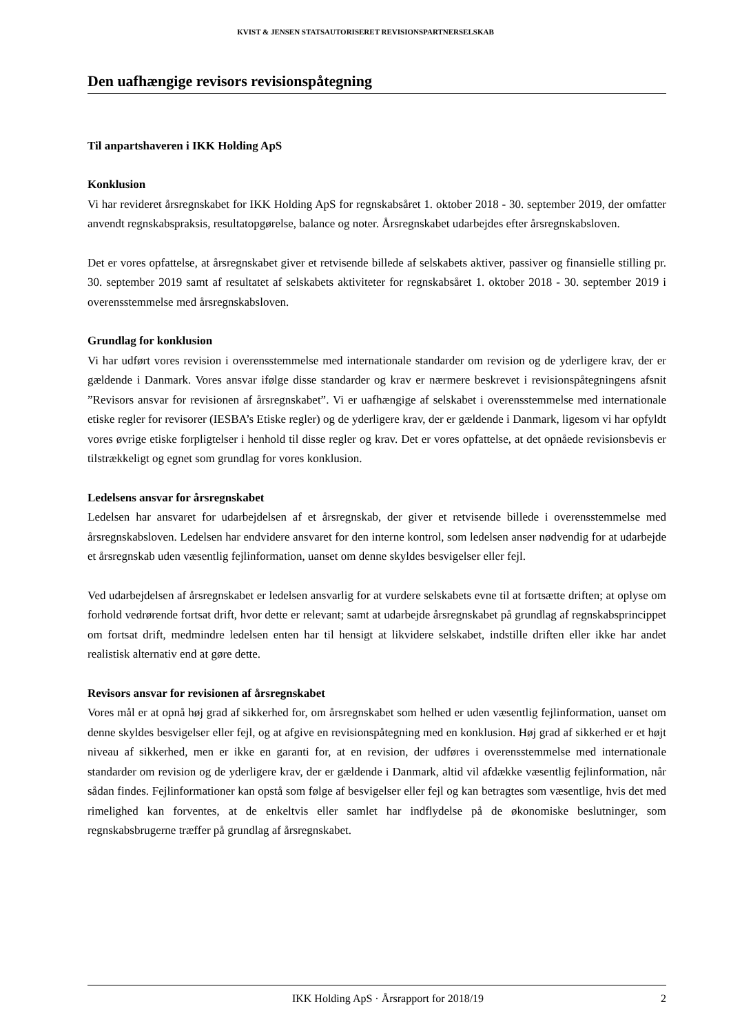KVIST & JENSEN STATSAUTORISERET REVISIONSPARTNERSELSKAB
Den uafhængige revisors revisionspåtegning
Til anpartshaveren i IKK Holding ApS
Konklusion
Vi har revideret årsregnskabet for IKK Holding ApS for regnskabsåret 1. oktober 2018 - 30. september 2019, der omfatter anvendt regnskabspraksis, resultatopgørelse, balance og noter. Årsregnskabet udarbejdes efter årsregnskabsloven.
Det er vores opfattelse, at årsregnskabet giver et retvisende billede af selskabets aktiver, passiver og finansielle stilling pr. 30. september 2019 samt af resultatet af selskabets aktiviteter for regnskabsåret 1. oktober 2018 - 30. september 2019 i overensstemmelse med årsregnskabsloven.
Grundlag for konklusion
Vi har udført vores revision i overensstemmelse med internationale standarder om revision og de yderligere krav, der er gældende i Danmark. Vores ansvar ifølge disse standarder og krav er nærmere beskrevet i revisionspåtegningens afsnit ”Revisors ansvar for revisionen af årsregnskabet”. Vi er uafhængige af selskabet i overensstemmelse med internationale etiske regler for revisorer (IESBA’s Etiske regler) og de yderligere krav, der er gældende i Danmark, ligesom vi har opfyldt vores øvrige etiske forpligtelser i henhold til disse regler og krav. Det er vores opfattelse, at det opnåede revisionsbevis er tilstrækkeligt og egnet som grundlag for vores konklusion.
Ledelsens ansvar for årsregnskabet
Ledelsen har ansvaret for udarbejdelsen af et årsregnskab, der giver et retvisende billede i overensstemmelse med årsregnskabsloven. Ledelsen har endvidere ansvaret for den interne kontrol, som ledelsen anser nødvendig for at udarbejde et årsregnskab uden væsentlig fejlinformation, uanset om denne skyldes besvigelser eller fejl.
Ved udarbejdelsen af årsregnskabet er ledelsen ansvarlig for at vurdere selskabets evne til at fortsætte driften; at oplyse om forhold vedrørende fortsat drift, hvor dette er relevant; samt at udarbejde årsregnskabet på grundlag af regnskabsprincippet om fortsat drift, medmindre ledelsen enten har til hensigt at likvidere selskabet, indstille driften eller ikke har andet realistisk alternativ end at gøre dette.
Revisors ansvar for revisionen af årsregnskabet
Vores mål er at opnå høj grad af sikkerhed for, om årsregnskabet som helhed er uden væsentlig fejlinformation, uanset om denne skyldes besvigelser eller fejl, og at afgive en revisionspåtegning med en konklusion. Høj grad af sikkerhed er et højt niveau af sikkerhed, men er ikke en garanti for, at en revision, der udføres i overensstemmelse med internationale standarder om revision og de yderligere krav, der er gældende i Danmark, altid vil afdække væsentlig fejlinformation, når sådan findes. Fejlinformationer kan opstå som følge af besvigelser eller fejl og kan betragtes som væsentlige, hvis det med rimelighed kan forventes, at de enkeltvis eller samlet har indflydelse på de økonomiske beslutninger, som regnskabsbrugerne træffer på grundlag af årsregnskabet.
IKK Holding ApS · Årsrapport for 2018/19 2